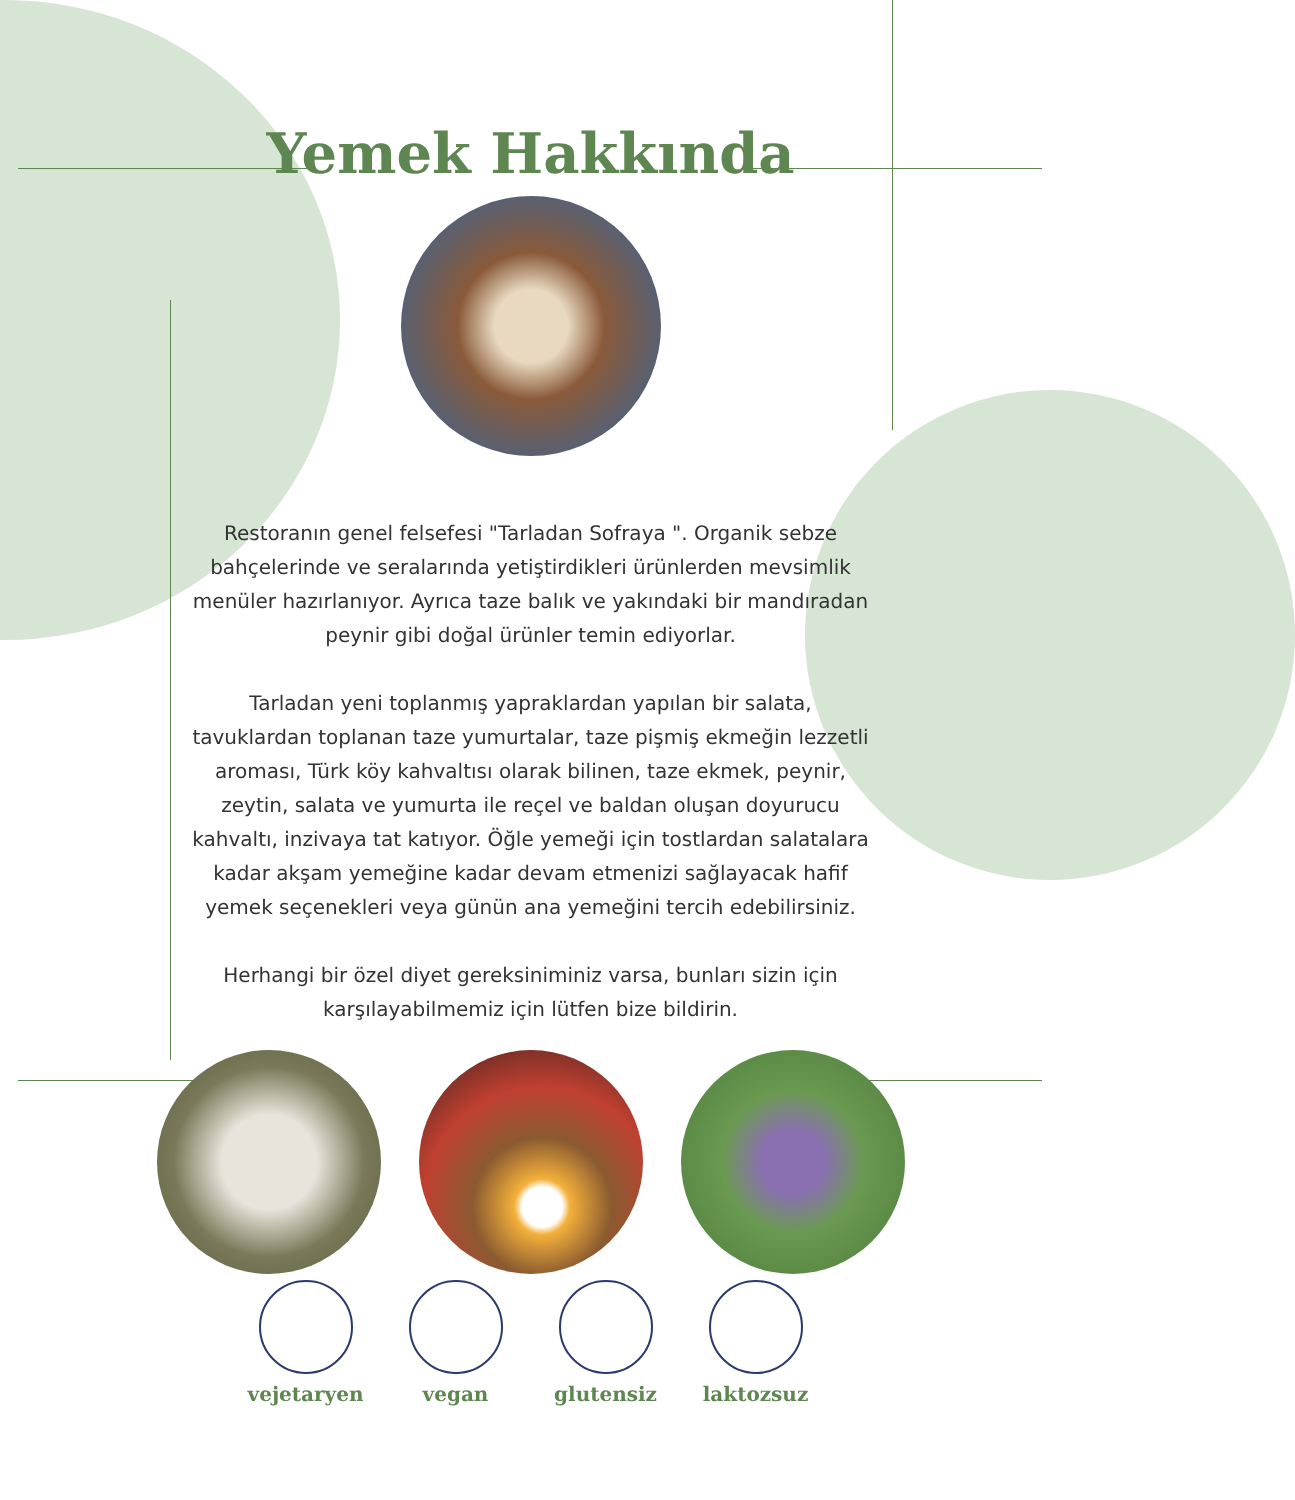Yemek Hakkında
Restoranın genel felsefesi "Tarladan Sofraya ". Organik sebze bahçelerinde ve seralarında yetiştirdikleri ürünlerden mevsimlik menüler hazırlanıyor. Ayrıca taze balık ve yakındaki bir mandıradan peynir gibi doğal ürünler temin ediyorlar.
Tarladan yeni toplanmış yapraklardan yapılan bir salata, tavuklardan toplanan taze yumurtalar, taze pişmiş ekmeğin lezzetli aroması, Türk köy kahvaltısı olarak bilinen, taze ekmek, peynir, zeytin, salata ve yumurta ile reçel ve baldan oluşan doyurucu kahvaltı, inzivaya tat katıyor. Öğle yemeği için tostlardan salatalara kadar akşam yemeğine kadar devam etmenizi sağlayacak hafif yemek seçenekleri veya günün ana yemeğini tercih edebilirsiniz.
Herhangi bir özel diyet gereksiniminiz varsa, bunları sizin için karşılayabilmemiz için lütfen bize bildirin.
vejetaryen vegan glutensiz laktozsuz